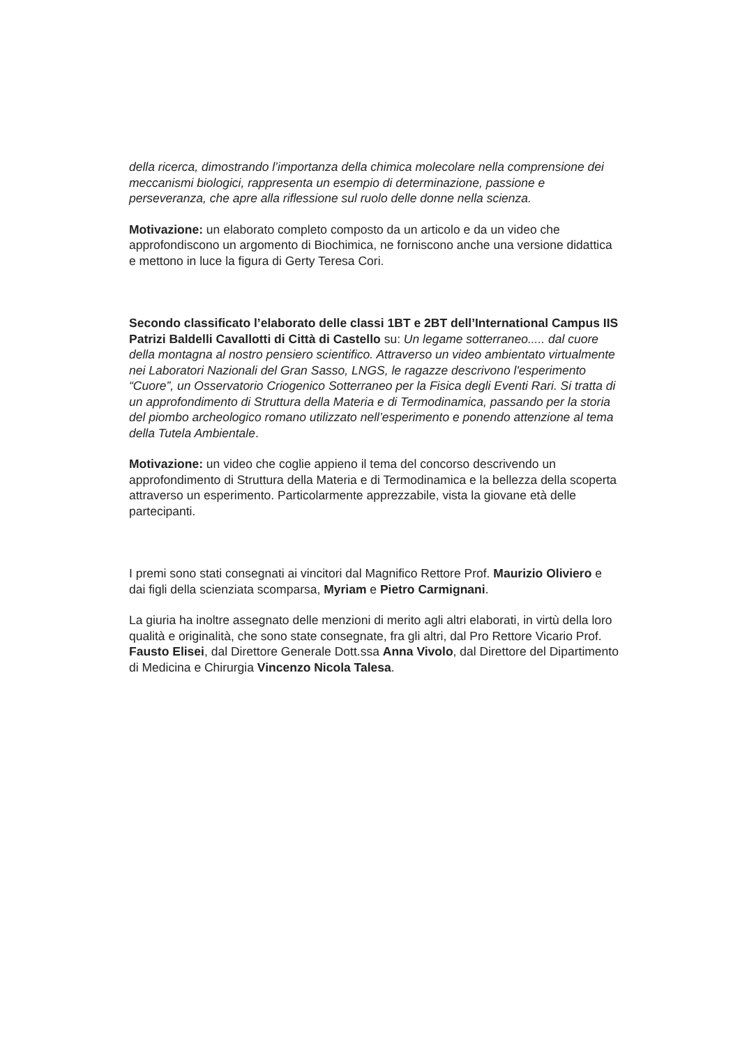della ricerca, dimostrando l’importanza della chimica molecolare nella comprensione dei meccanismi biologici, rappresenta un esempio di determinazione, passione e perseveranza, che apre alla riflessione sul ruolo delle donne nella scienza.
Motivazione: un elaborato completo composto da un articolo e da un video che approfondiscono un argomento di Biochimica, ne forniscono anche una versione didattica e mettono in luce la figura di Gerty Teresa Cori.
Secondo classificato l’elaborato delle classi 1BT e 2BT dell’International Campus IIS Patrizi Baldelli Cavallotti di Città di Castello su: Un legame sotterraneo..... dal cuore della montagna al nostro pensiero scientifico. Attraverso un video ambientato virtualmente nei Laboratori Nazionali del Gran Sasso, LNGS, le ragazze descrivono l'esperimento “Cuore”, un Osservatorio Criogenico Sotterraneo per la Fisica degli Eventi Rari. Si tratta di un approfondimento di Struttura della Materia e di Termodinamica, passando per la storia del piombo archeologico romano utilizzato nell’esperimento e ponendo attenzione al tema della Tutela Ambientale.
Motivazione: un video che coglie appieno il tema del concorso descrivendo un approfondimento di Struttura della Materia e di Termodinamica e la bellezza della scoperta attraverso un esperimento. Particolarmente apprezzabile, vista la giovane età delle partecipanti.
I premi sono stati consegnati ai vincitori dal Magnifico Rettore Prof. Maurizio Oliviero e dai figli della scienziata scomparsa, Myriam e Pietro Carmignani.
La giuria ha inoltre assegnato delle menzioni di merito agli altri elaborati, in virtù della loro qualità e originalità, che sono state consegnate, fra gli altri, dal Pro Rettore Vicario Prof. Fausto Elisei, dal Direttore Generale Dott.ssa Anna Vivolo, dal Direttore del Dipartimento di Medicina e Chirurgia Vincenzo Nicola Talesa.